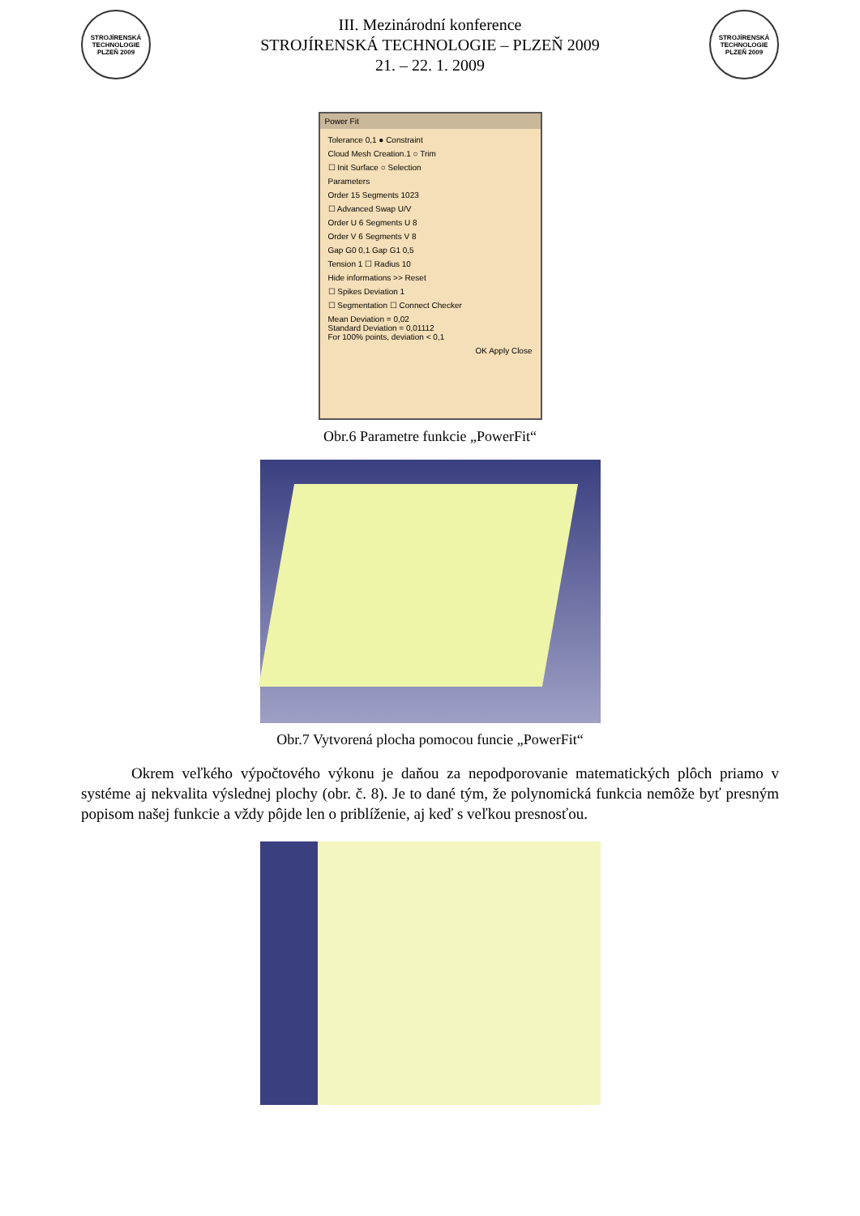STROJÍRENSKÁ TECHNOLOGIE PLZEŇ 2009
III. Mezinárodní konference
STROJÍRENSKÁ TECHNOLOGIE – PLZEŇ 2009
21. – 22. 1. 2009
STROJÍRENSKÁ TECHNOLOGIE PLZEŇ 2009
Power Fit
Tolerance 0,1 ● Constraint
Cloud Mesh Creation.1 ○ Trim
☐ Init Surface ○ Selection
Parameters
Order 15 Segments 1023
☐ Advanced Swap U/V
Order U 6 Segments U 8
Order V 6 Segments V 8
Gap G0 0,1 Gap G1 0,5
Tension 1 ☐ Radius 10
Hide informations >> Reset
☐ Spikes Deviation 1
☐ Segmentation ☐ Connect Checker
Mean Deviation = 0,02
Standard Deviation = 0,01112
For 100% points, deviation < 0,1
OK Apply Close
Obr.6 Parametre funkcie „PowerFit“
Obr.7 Vytvorená plocha pomocou funcie „PowerFit“
Okrem veľkého výpočtového výkonu je daňou za nepodporovanie matematických plôch priamo v systéme aj nekvalita výslednej plochy (obr. č. 8). Je to dané tým, že polynomická funkcia nemôže byť presným popisom našej funkcie a vždy pôjde len o priblíženie, aj keď s veľkou presnosťou.